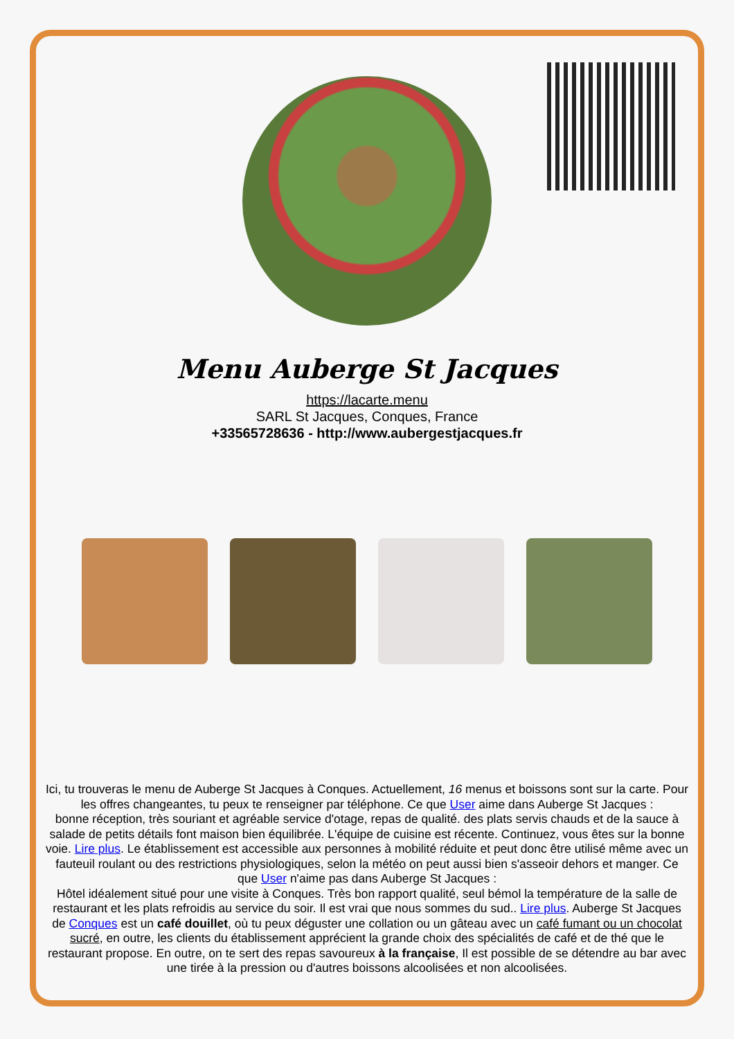Menu Auberge St Jacques
https://lacarte.menu
SARL St Jacques, Conques, France
+33565728636 - http://www.aubergestjacques.fr
Ici, tu trouveras le menu de Auberge St Jacques à Conques. Actuellement, 16 menus et boissons sont sur la carte. Pour les offres changeantes, tu peux te renseigner par téléphone. Ce que User aime dans Auberge St Jacques :
bonne réception, très souriant et agréable service d'otage, repas de qualité. des plats servis chauds et de la sauce à salade de petits détails font maison bien équilibrée. L'équipe de cuisine est récente. Continuez, vous êtes sur la bonne voie. Lire plus. Le établissement est accessible aux personnes à mobilité réduite et peut donc être utilisé même avec un fauteuil roulant ou des restrictions physiologiques, selon la météo on peut aussi bien s'asseoir dehors et manger. Ce que User n'aime pas dans Auberge St Jacques :
Hôtel idéalement situé pour une visite à Conques. Très bon rapport qualité, seul bémol la température de la salle de restaurant et les plats refroidis au service du soir. Il est vrai que nous sommes du sud.. Lire plus. Auberge St Jacques de Conques est un café douillet, où tu peux déguster une collation ou un gâteau avec un café fumant ou un chocolat sucré, en outre, les clients du établissement apprécient la grande choix des spécialités de café et de thé que le restaurant propose. En outre, on te sert des repas savoureux à la française, Il est possible de se détendre au bar avec une tirée à la pression ou d'autres boissons alcoolisées et non alcoolisées.